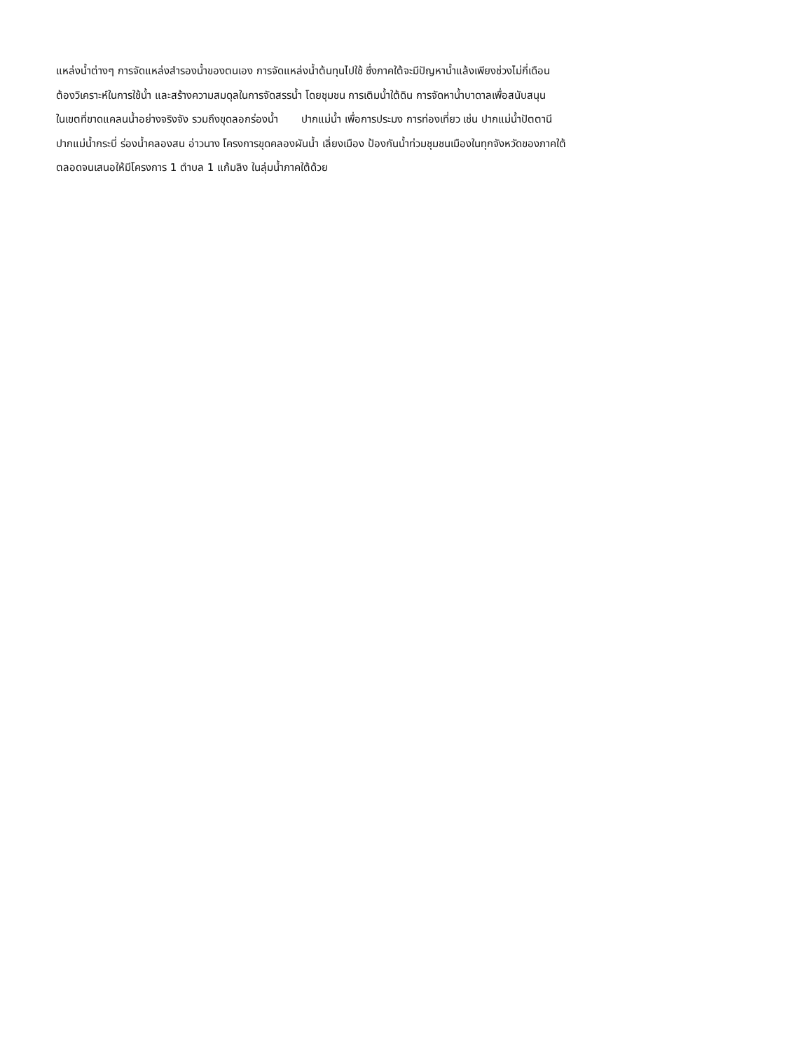แหล่งน้ำต่างๆ การจัดแหล่งสำรองน้ำของตนเอง การจัดแหล่งน้ำต้นทุนไปใช้ ซึ่งภาคใต้จะมีปัญหาน้ำแล้งเพียงช่วงไม่กี่เดือน
ต้องวิเคราะห์ในการใช้น้ำ และสร้างความสมดุลในการจัดสรรน้ำ โดยชุมชน การเติมน้ำใต้ดิน การจัดหาน้ำบาดาลเพื่อสนับสนุน
ในเขตที่ขาดแคลนน้ำอย่างจริงจัง รวมถึงขุดลอกร่องน้ำ ปากแม่น้ำ เพื่อการประมง การท่องเที่ยว เช่น ปากแม่น้ำปัตตานี
ปากแม่น้ำกระบี่ ร่องน้ำคลองสน อ่าวนาง โครงการขุดคลองผันน้ำ เลี่ยงเมือง ป้องกันน้ำท่วมชุมชนเมืองในทุกจังหวัดของภาคใต้
ตลอดจนเสนอให้มีโครงการ 1 ตำบล 1 แก้มลิง ในลุ่มน้ำภาคใต้ด้วย